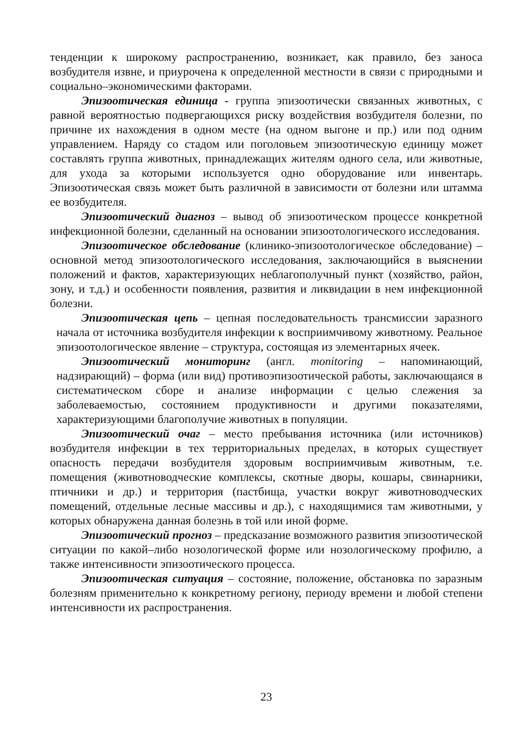тенденции к широкому распространению, возникает, как правило, без заноса возбудителя извне, и приурочена к определенной местности в связи с природными и социально–экономическими факторами.
Эпизоотическая единица - группа эпизоотически связанных животных, с равной вероятностью подвергающихся риску воздействия возбудителя болезни, по причине их нахождения в одном месте (на одном выгоне и пр.) или под одним управлением. Наряду со стадом или поголовьем эпизоотическую единицу может составлять группа животных, принадлежащих жителям одного села, или животные, для ухода за которыми используется одно оборудование или инвентарь. Эпизоотическая связь может быть различной в зависимости от болезни или штамма ее возбудителя.
Эпизоотический диагноз – вывод об эпизоотическом процессе конкретной инфекционной болезни, сделанный на основании эпизоотологического исследования.
Эпизоотическое обследование (клинико-эпизоотологическое обследование) – основной метод эпизоотологического исследования, заключающийся в выяснении положений и фактов, характеризующих неблагополучный пункт (хозяйство, район, зону, и т.д.) и особенности появления, развития и ликвидации в нем инфекционной болезни.
Эпизоотическая цепь – цепная последовательность трансмиссии заразного начала от источника возбудителя инфекции к восприимчивому животному. Реальное эпизоотологическое явление – структура, состоящая из элементарных ячеек.
Эпизоотический мониторинг (англ. monitoring – напоминающий, надзирающий) – форма (или вид) противоэпизоотической работы, заключающаяся в систематическом сборе и анализе информации с целью слежения за заболеваемостью, состоянием продуктивности и другими показателями, характеризующими благополучие животных в популяции.
Эпизоотический очаг – место пребывания источника (или источников) возбудителя инфекции в тех территориальных пределах, в которых существует опасность передачи возбудителя здоровым восприимчивым животным, т.е. помещения (животноводческие комплексы, скотные дворы, кошары, свинарники, птичники и др.) и территория (пастбища, участки вокруг животноводческих помещений, отдельные лесные массивы и др.), с находящимися там животными, у которых обнаружена данная болезнь в той или иной форме.
Эпизоотический прогноз – предсказание возможного развития эпизоотической ситуации по какой–либо нозологической форме или нозологическому профилю, а также интенсивности эпизоотического процесса.
Эпизоотическая ситуация – состояние, положение, обстановка по заразным болезням применительно к конкретному региону, периоду времени и любой степени интенсивности их распространения.
23